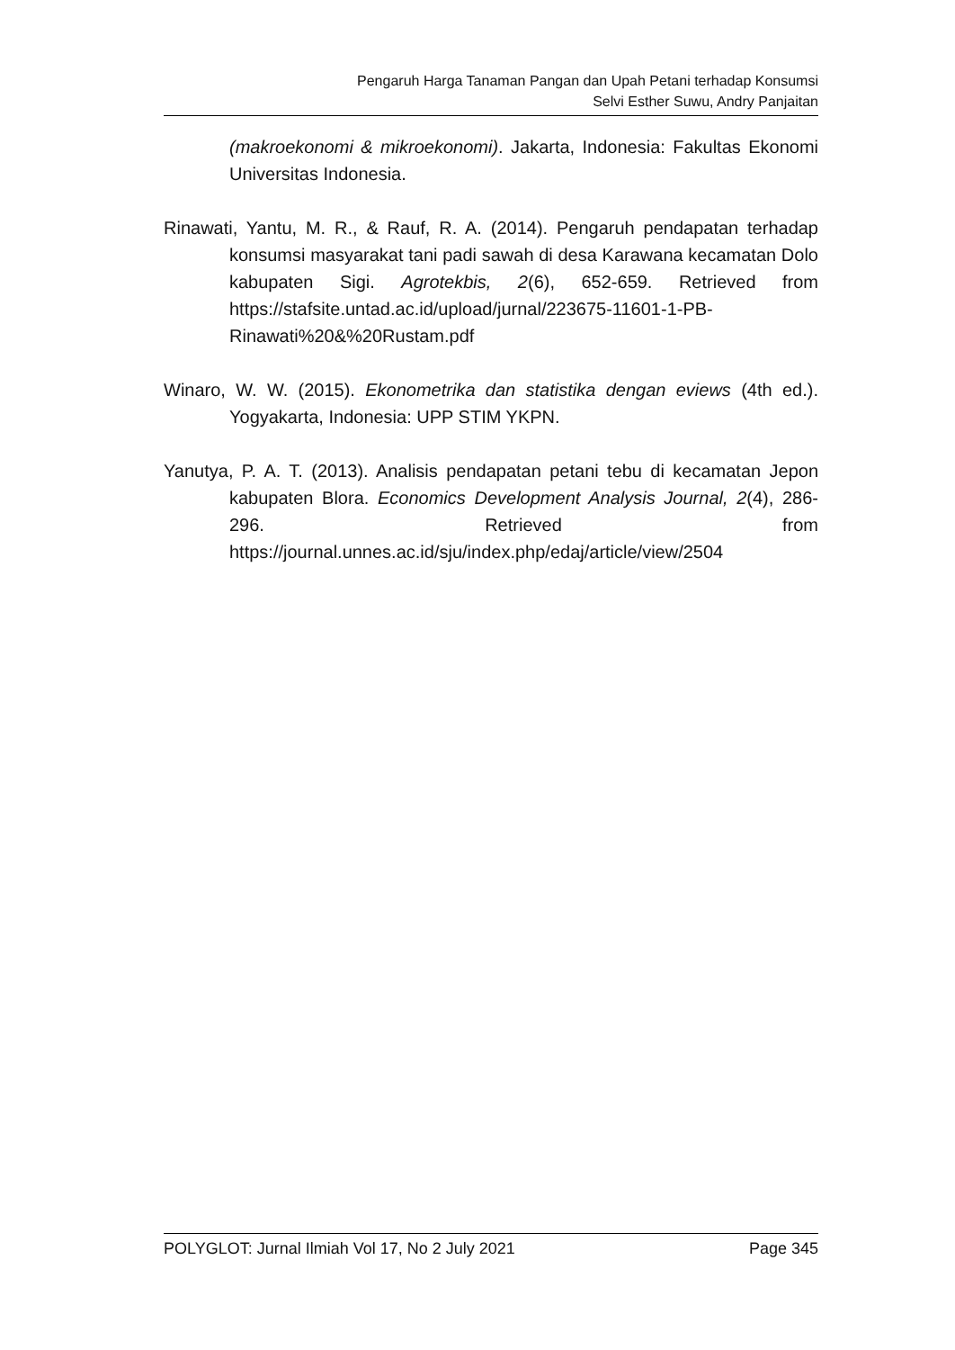Pengaruh Harga Tanaman Pangan dan Upah Petani terhadap Konsumsi
Selvi Esther Suwu, Andry Panjaitan
(makroekonomi & mikroekonomi). Jakarta, Indonesia: Fakultas Ekonomi Universitas Indonesia.
Rinawati, Yantu, M. R., & Rauf, R. A. (2014). Pengaruh pendapatan terhadap konsumsi masyarakat tani padi sawah di desa Karawana kecamatan Dolo kabupaten Sigi. Agrotekbis, 2(6), 652-659. Retrieved from https://stafsite.untad.ac.id/upload/jurnal/223675-11601-1-PB-Rinawati%20&%20Rustam.pdf
Winaro, W. W. (2015). Ekonometrika dan statistika dengan eviews (4th ed.). Yogyakarta, Indonesia: UPP STIM YKPN.
Yanutya, P. A. T. (2013). Analisis pendapatan petani tebu di kecamatan Jepon kabupaten Blora. Economics Development Analysis Journal, 2(4), 286-296. Retrieved from https://journal.unnes.ac.id/sju/index.php/edaj/article/view/2504
POLYGLOT: Jurnal Ilmiah Vol 17, No 2 July 2021 Page 345